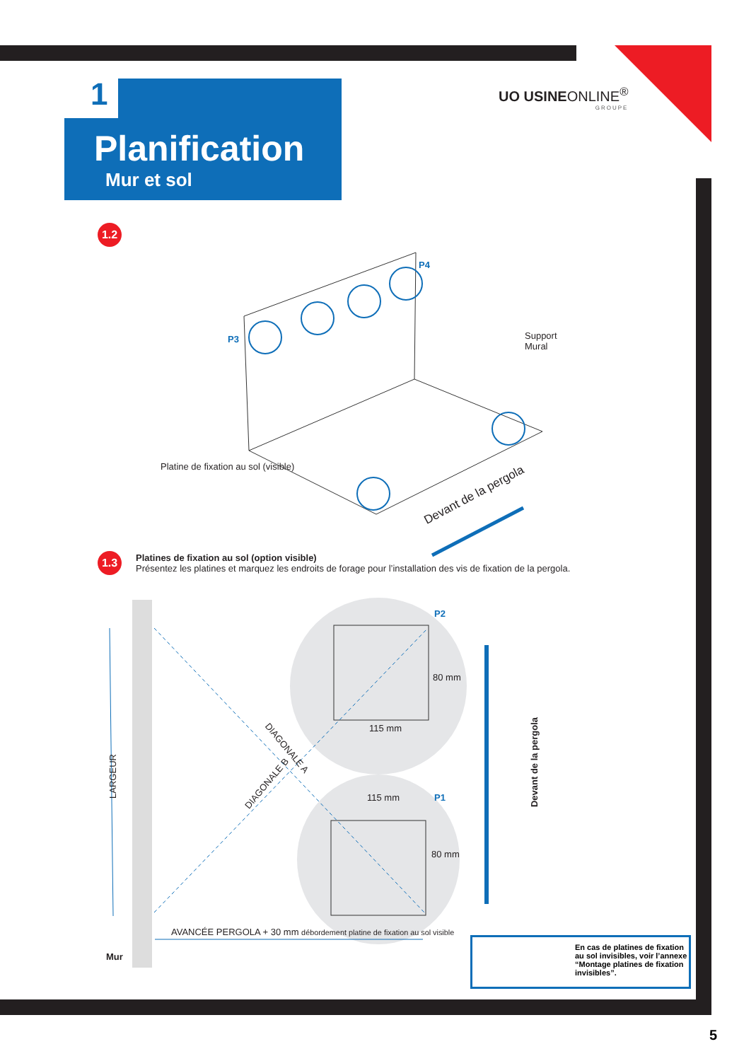1
Planification
Mur et sol
UO USINEONLINE<sup>®</sup>
GROUPE
1.2
P4
P3
Support
Mural
Platine de fixation au sol (visible)
Devant de la pergola
1.3
Platines de fixation au sol (option visible)
Présentez les platines et marquez les endroits de forage pour l’installation des vis de fixation de la pergola.
P2
115 mm
80 mm
DIAGONALE A
DIAGONALE B
LARGEUR
Devant de la pergola
115 mm P1
80 mm
AVANCÉE PERGOLA + 30 mm débordement platine de fixation au sol visible
Mur
En cas de platines de fixation au sol invisibles, voir l’annexe “Montage platines de fixation invisibles”.
5